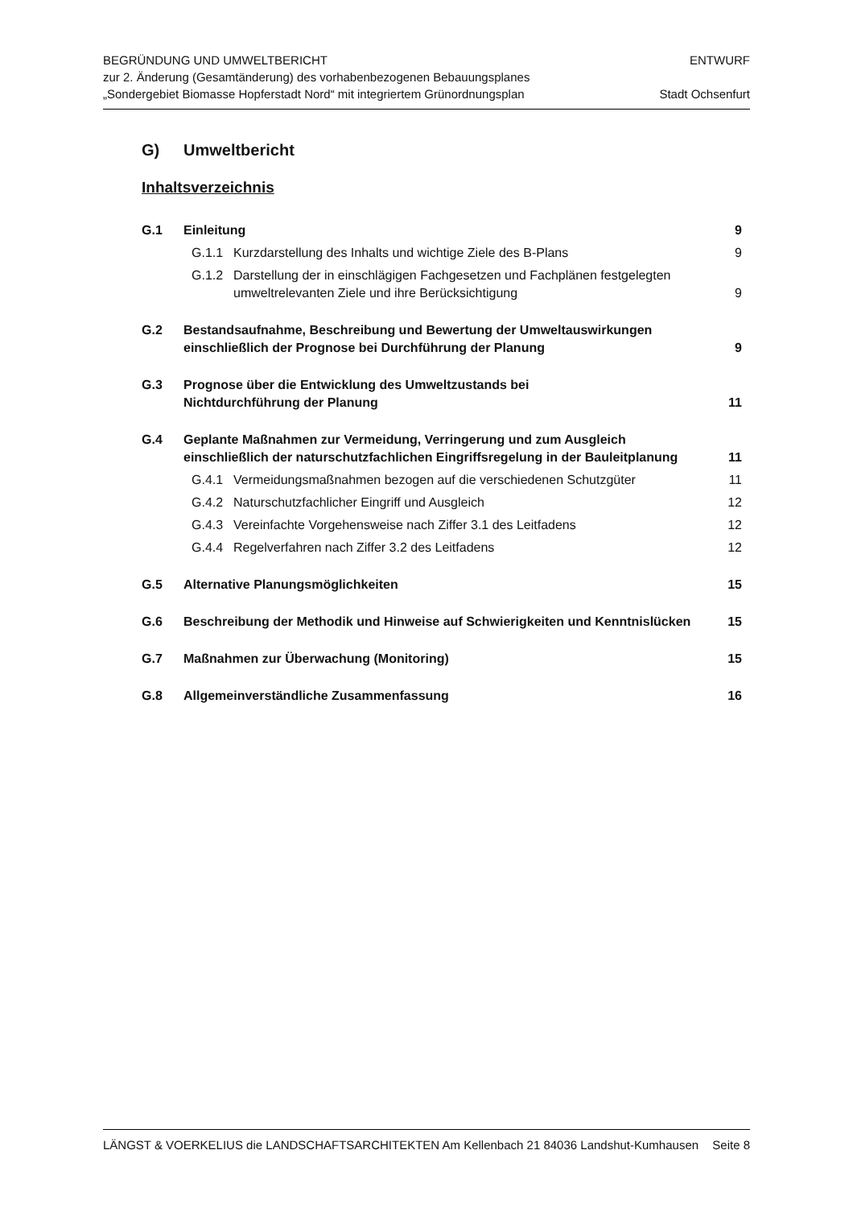BEGRÜNDUNG UND UMWELTBERICHT
zur 2. Änderung (Gesamtänderung) des vorhabenbezogenen Bebauungsplanes
„Sondergebiet Biomasse Hopferstadt Nord“ mit integriertem Grünordnungsplan
ENTWURF
Stadt Ochsenfurt
G) Umweltbericht
Inhaltsverzeichnis
| G.1 | Einleitung | 9 |
| | G.1.1 Kurzdarstellung des Inhalts und wichtige Ziele des B-Plans | 9 |
| | G.1.2 Darstellung der in einschlägigen Fachgesetzen und Fachplänen festgelegten umweltrelevanten Ziele und ihre Berücksichtigung | 9 |
| G.2 | Bestandsaufnahme, Beschreibung und Bewertung der Umweltauswirkungen einschließlich der Prognose bei Durchführung der Planung | 9 |
| G.3 | Prognose über die Entwicklung des Umweltzustands bei Nichtdurchführung der Planung | 11 |
| G.4 | Geplante Maßnahmen zur Vermeidung, Verringerung und zum Ausgleich einschließlich der naturschutzfachlichen Eingriffsregelung in der Bauleitplanung | 11 |
| | G.4.1 Vermeidungsmaßnahmen bezogen auf die verschiedenen Schutzgüter | 11 |
| | G.4.2 Naturschutzfachlicher Eingriff und Ausgleich | 12 |
| | G.4.3 Vereinfachte Vorgehensweise nach Ziffer 3.1 des Leitfadens | 12 |
| | G.4.4 Regelverfahren nach Ziffer 3.2 des Leitfadens | 12 |
| G.5 | Alternative Planungsmöglichkeiten | 15 |
| G.6 | Beschreibung der Methodik und Hinweise auf Schwierigkeiten und Kenntnislücken | 15 |
| G.7 | Maßnahmen zur Überwachung (Monitoring) | 15 |
| G.8 | Allgemeinverständliche Zusammenfassung | 16 |
LÄNGST & VOERKELIUS die LANDSCHAFTSARCHITEKTEN Am Kellenbach 21 84036 Landshut-Kumhausen Seite 8